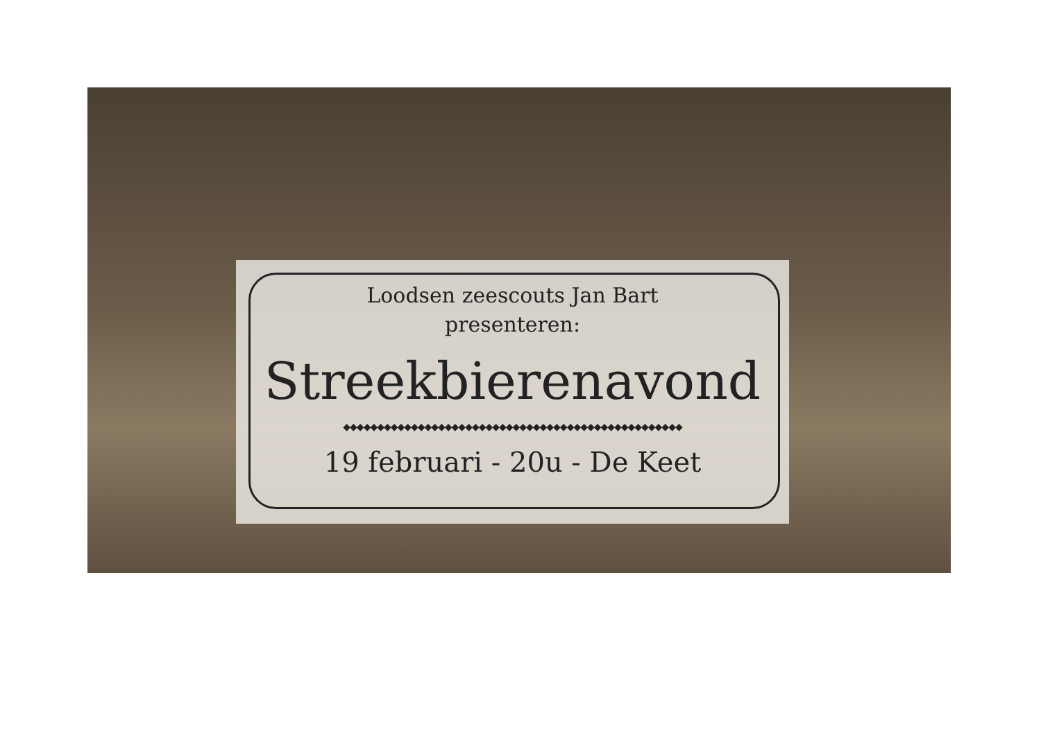Loodsen zeescouts Jan Bart
presenteren:
Streekbierenavond
◆◆◆◆◆◆◆◆◆◆◆◆◆◆◆◆◆◆◆◆◆◆◆◆◆◆◆◆◆◆◆◆◆◆◆◆◆◆◆◆◆◆◆◆◆◆◆◆◆◆
19 februari - 20u - De Keet